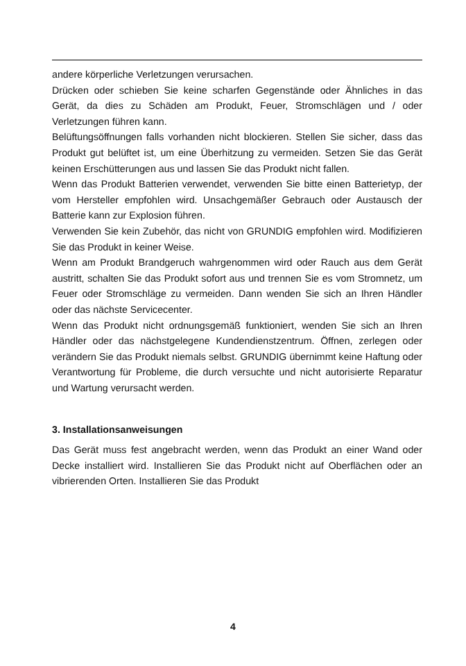andere körperliche Verletzungen verursachen.
Drücken oder schieben Sie keine scharfen Gegenstände oder Ähnliches in das Gerät, da dies zu Schäden am Produkt, Feuer, Stromschlägen und / oder Verletzungen führen kann.
Belüftungsöffnungen falls vorhanden nicht blockieren. Stellen Sie sicher, dass das Produkt gut belüftet ist, um eine Überhitzung zu vermeiden. Setzen Sie das Gerät keinen Erschütterungen aus und lassen Sie das Produkt nicht fallen.
Wenn das Produkt Batterien verwendet, verwenden Sie bitte einen Batterietyp, der vom Hersteller empfohlen wird. Unsachgemäßer Gebrauch oder Austausch der Batterie kann zur Explosion führen.
Verwenden Sie kein Zubehör, das nicht von GRUNDIG empfohlen wird. Modifizieren Sie das Produkt in keiner Weise.
Wenn am Produkt Brandgeruch wahrgenommen wird oder Rauch aus dem Gerät austritt, schalten Sie das Produkt sofort aus und trennen Sie es vom Stromnetz, um Feuer oder Stromschläge zu vermeiden. Dann wenden Sie sich an Ihren Händler oder das nächste Servicecenter.
Wenn das Produkt nicht ordnungsgemäß funktioniert, wenden Sie sich an Ihren Händler oder das nächstgelegene Kundendienstzentrum. Öffnen, zerlegen oder verändern Sie das Produkt niemals selbst. GRUNDIG übernimmt keine Haftung oder Verantwortung für Probleme, die durch versuchte und nicht autorisierte Reparatur und Wartung verursacht werden.
3. Installationsanweisungen
Das Gerät muss fest angebracht werden, wenn das Produkt an einer Wand oder Decke installiert wird. Installieren Sie das Produkt nicht auf Oberflächen oder an vibrierenden Orten. Installieren Sie das Produkt
4